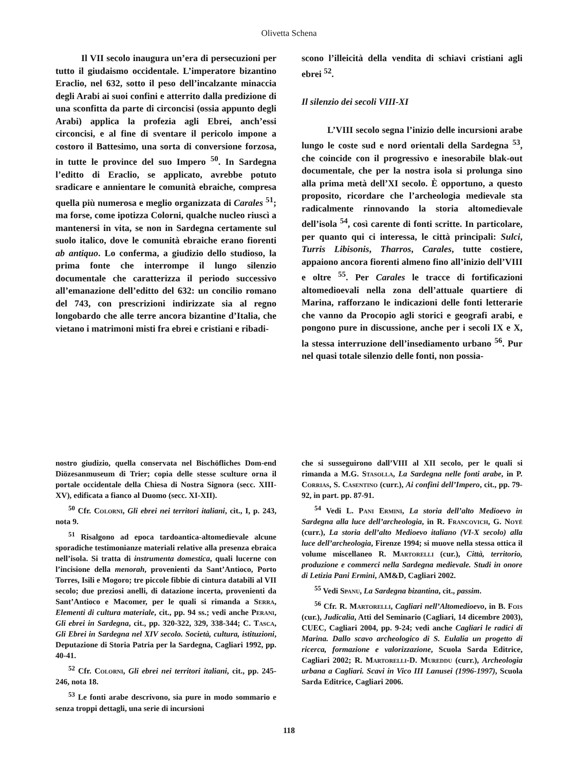Olivetta Schena
Il VII secolo inaugura un’era di persecuzioni per tutto il giudaismo occidentale. L’imperatore bizantino Eraclio, nel 632, sotto il peso dell’incalzante minaccia degli Arabi ai suoi confini e atterrito dalla predizione di una sconfitta da parte di circoncisi (ossia appunto degli Arabi) applica la profezia agli Ebrei, anch’essi circoncisi, e al fine di sventare il pericolo impone a costoro il Battesimo, una sorta di conversione forzosa, in tutte le province del suo Impero <sup>50</sup>. In Sardegna l’editto di Eraclio, se applicato, avrebbe potuto sradicare e annientare le comunità ebraiche, compresa quella più numerosa e meglio organizzata di Carales <sup>51</sup>; ma forse, come ipotizza Colorni, qualche nucleo riuscì a mantenersi in vita, se non in Sardegna certamente sul suolo italico, dove le comunità ebraiche erano fiorenti ab antiquo. Lo conferma, a giudizio dello studioso, la prima fonte che interrompe il lungo silenzio documentale che caratterizza il periodo successivo all’emanazione dell’editto del 632: un concilio romano del 743, con prescrizioni indirizzate sia al regno longobardo che alle terre ancora bizantine d’Italia, che vietano i matrimoni misti fra ebrei e cristiani e ribadi-
scono l’illeicità della vendita di schiavi cristiani agli ebrei <sup>52</sup>.
Il silenzio dei secoli VIII-XI
L’VIII secolo segna l’inizio delle incursioni arabe lungo le coste sud e nord orientali della Sardegna <sup>53</sup>, che coincide con il progressivo e inesorabile blak-out documentale, che per la nostra isola si prolunga sino alla prima metà dell’XI secolo. È opportuno, a questo proposito, ricordare che l’archeologia medievale sta radicalmente rinnovando la storia altomedievale dell’isola <sup>54</sup>, così carente di fonti scritte. In particolare, per quanto qui ci interessa, le città principali: Sulci, Turris Libisonis, Tharros, Carales, tutte costiere, appaiono ancora fiorenti almeno fino all’inizio dell’VIII e oltre <sup>55</sup>. Per Carales le tracce di fortificazioni altomedioevali nella zona dell’attuale quartiere di Marina, rafforzano le indicazioni delle fonti letterarie che vanno da Procopio agli storici e geografi arabi, e pongono pure in discussione, anche per i secoli IX e X, la stessa interruzione dell’insediamento urbano <sup>56</sup>. Pur nel quasi totale silenzio delle fonti, non possia-
nostro giudizio, quella conservata nel Bischöfliches Dom-end Diözesanmuseum di Trier; copia delle stesse sculture orna il portale occidentale della Chiesa di Nostra Signora (secc. XIII-XV), edificata a fianco al Duomo (secc. XI-XII).
<sup>50</sup> Cfr. Colorni, Gli ebrei nei territori italiani, cit., I, p. 243, nota 9.
<sup>51</sup> Risalgono ad epoca tardoantica-altomedievale alcune sporadiche testimonianze materiali relative alla presenza ebraica nell’isola. Si tratta di instrumenta domestica, quali lucerne con l’incisione della menorah, provenienti da Sant’Antioco, Porto Torres, Isili e Mogoro; tre piccole fibbie di cintura databili al VII secolo; due preziosi anelli, di datazione incerta, provenienti da Sant’Antioco e Macomer, per le quali si rimanda a Serra, Elementi di cultura materiale, cit., pp. 94 ss.; vedi anche Perani, Gli ebrei in Sardegna, cit., pp. 320-322, 329, 338-344; C. Tasca, Gli Ebrei in Sardegna nel XIV secolo. Società, cultura, istituzioni, Deputazione di Storia Patria per la Sardegna, Cagliari 1992, pp. 40-41.
<sup>52</sup> Cfr. Colorni, Gli ebrei nei territori italiani, cit., pp. 245-246, nota 18.
<sup>53</sup> Le fonti arabe descrivono, sia pure in modo sommario e senza troppi dettagli, una serie di incursioni
che si susseguirono dall’VIII al XII secolo, per le quali si rimanda a M.G. Stasolla, La Sardegna nelle fonti arabe, in P. Corrias, S. Casentino (curr.), Ai confini dell’Impero, cit., pp. 79-92, in part. pp. 87-91.
<sup>54</sup> Vedi L. Pani Ermini, La storia dell’alto Medioevo in Sardegna alla luce dell’archeologia, in R. Francovich, G. Noyé (curr.), La storia dell’alto Medioevo italiano (VI-X secolo) alla luce dell’archeologia, Firenze 1994; si muove nella stessa ottica il volume miscellaneo R. Martorelli (cur.), Città, territorio, produzione e commerci nella Sardegna medievale. Studi in onore di Letizia Pani Ermini, AM&D, Cagliari 2002.
<sup>55</sup> Vedi Spanu, La Sardegna bizantina, cit., passim.
<sup>56</sup> Cfr. R. Martorelli, Cagliari nell’Altomedioevo, in B. Fois (cur.), Judicalia, Atti del Seminario (Cagliari, 14 dicembre 2003), CUEC, Cagliari 2004, pp. 9-24; vedi anche Cagliari le radici di Marina. Dallo scavo archeologico di S. Eulalia un progetto di ricerca, formazione e valorizzazione, Scuola Sarda Editrice, Cagliari 2002; R. Martorelli-D. Mureddu (curr.), Archeologia urbana a Cagliari. Scavi in Vico III Lanusei (1996-1997), Scuola Sarda Editrice, Cagliari 2006.
118